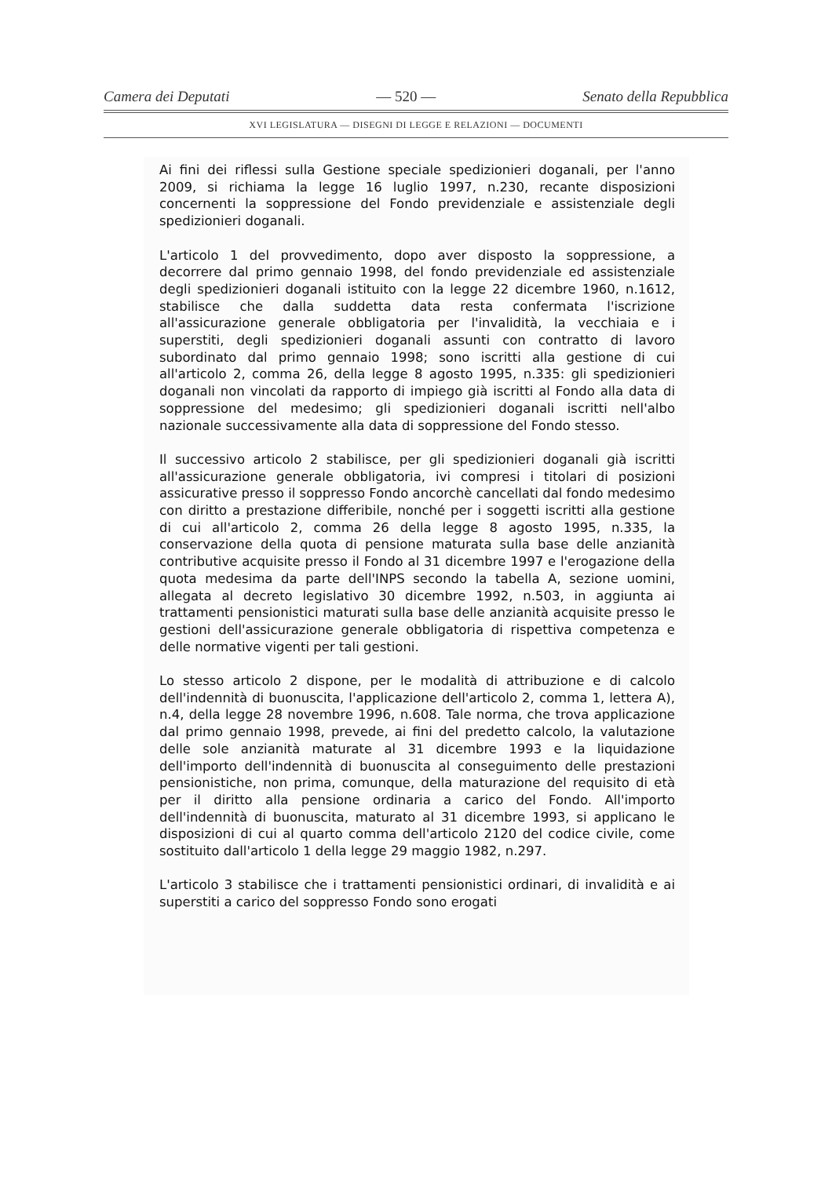Camera dei Deputati — 520 — Senato della Repubblica
XVI LEGISLATURA — DISEGNI DI LEGGE E RELAZIONI — DOCUMENTI
Ai fini dei riflessi sulla Gestione speciale spedizionieri doganali, per l'anno 2009, si richiama la legge 16 luglio 1997, n.230, recante disposizioni concernenti la soppressione del Fondo previdenziale e assistenziale degli spedizionieri doganali.
L'articolo 1 del provvedimento, dopo aver disposto la soppressione, a decorrere dal primo gennaio 1998, del fondo previdenziale ed assistenziale degli spedizionieri doganali istituito con la legge 22 dicembre 1960, n.1612, stabilisce che dalla suddetta data resta confermata l'iscrizione all'assicurazione generale obbligatoria per l'invalidità, la vecchiaia e i superstiti, degli spedizionieri doganali assunti con contratto di lavoro subordinato dal primo gennaio 1998; sono iscritti alla gestione di cui all'articolo 2, comma 26, della legge 8 agosto 1995, n.335: gli spedizionieri doganali non vincolati da rapporto di impiego già iscritti al Fondo alla data di soppressione del medesimo; gli spedizionieri doganali iscritti nell'albo nazionale successivamente alla data di soppressione del Fondo stesso.
Il successivo articolo 2 stabilisce, per gli spedizionieri doganali già iscritti all'assicurazione generale obbligatoria, ivi compresi i titolari di posizioni assicurative presso il soppresso Fondo ancorchè cancellati dal fondo medesimo con diritto a prestazione differibile, nonché per i soggetti iscritti alla gestione di cui all'articolo 2, comma 26 della legge 8 agosto 1995, n.335, la conservazione della quota di pensione maturata sulla base delle anzianità contributive acquisite presso il Fondo al 31 dicembre 1997 e l'erogazione della quota medesima da parte dell'INPS secondo la tabella A, sezione uomini, allegata al decreto legislativo 30 dicembre 1992, n.503, in aggiunta ai trattamenti pensionistici maturati sulla base delle anzianità acquisite presso le gestioni dell'assicurazione generale obbligatoria di rispettiva competenza e delle normative vigenti per tali gestioni.
Lo stesso articolo 2 dispone, per le modalità di attribuzione e di calcolo dell'indennità di buonuscita, l'applicazione dell'articolo 2, comma 1, lettera A), n.4, della legge 28 novembre 1996, n.608. Tale norma, che trova applicazione dal primo gennaio 1998, prevede, ai fini del predetto calcolo, la valutazione delle sole anzianità maturate al 31 dicembre 1993 e la liquidazione dell'importo dell'indennità di buonuscita al conseguimento delle prestazioni pensionistiche, non prima, comunque, della maturazione del requisito di età per il diritto alla pensione ordinaria a carico del Fondo. All'importo dell'indennità di buonuscita, maturato al 31 dicembre 1993, si applicano le disposizioni di cui al quarto comma dell'articolo 2120 del codice civile, come sostituito dall'articolo 1 della legge 29 maggio 1982, n.297.
L'articolo 3 stabilisce che i trattamenti pensionistici ordinari, di invalidità e ai superstiti a carico del soppresso Fondo sono erogati